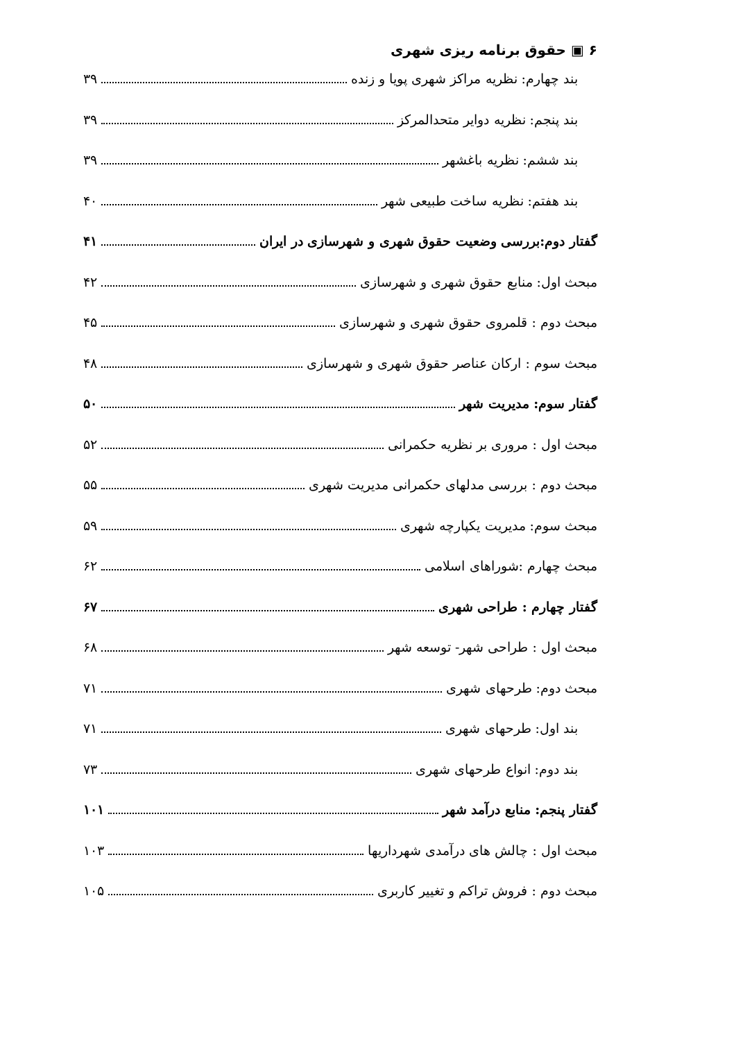۶ ▣ حقوق برنامه ریزی شهری
بند چهارم: نظریه مراکز شهری پویا و زنده ۳۹
بند پنجم: نظریه دوایر متحدالمرکز ۳۹
بند ششم: نظریه باغشهر ۳۹
بند هفتم: نظریه ساخت طبیعی شهر ۴۰
گفتار دوم:بررسی وضعیت حقوق شهری و شهرسازی در ایران ۴۱
مبحث اول: منابع حقوق شهری و شهرسازی ۴۲
مبحث دوم : قلمروی حقوق شهری و شهرسازی ۴۵
مبحث سوم : ارکان عناصر حقوق شهری و شهرسازی ۴۸
گفتار سوم: مدیریت شهر ۵۰
مبحث اول : مروری بر نظریه حکمرانی ۵۲
مبحث دوم : بررسی مدلهای حکمرانی مدیریت شهری ۵۵
مبحث سوم: مدیریت یکپارچه شهری ۵۹
مبحث چهارم :شوراهای اسلامی ۶۲
گفتار چهارم : طراحی شهری ۶۷
مبحث اول : طراحی شهر- توسعه شهر ۶۸
مبحث دوم: طرحهای شهری ۷۱
بند اول: طرحهای شهری ۷۱
بند دوم: انواع طرحهای شهری ۷۳
گفتار پنجم: منابع درآمد شهر ۱۰۱
مبحث اول : چالش های درآمدی شهرداریها ۱۰۳
مبحث دوم : فروش تراکم و تغییر کاربری ۱۰۵